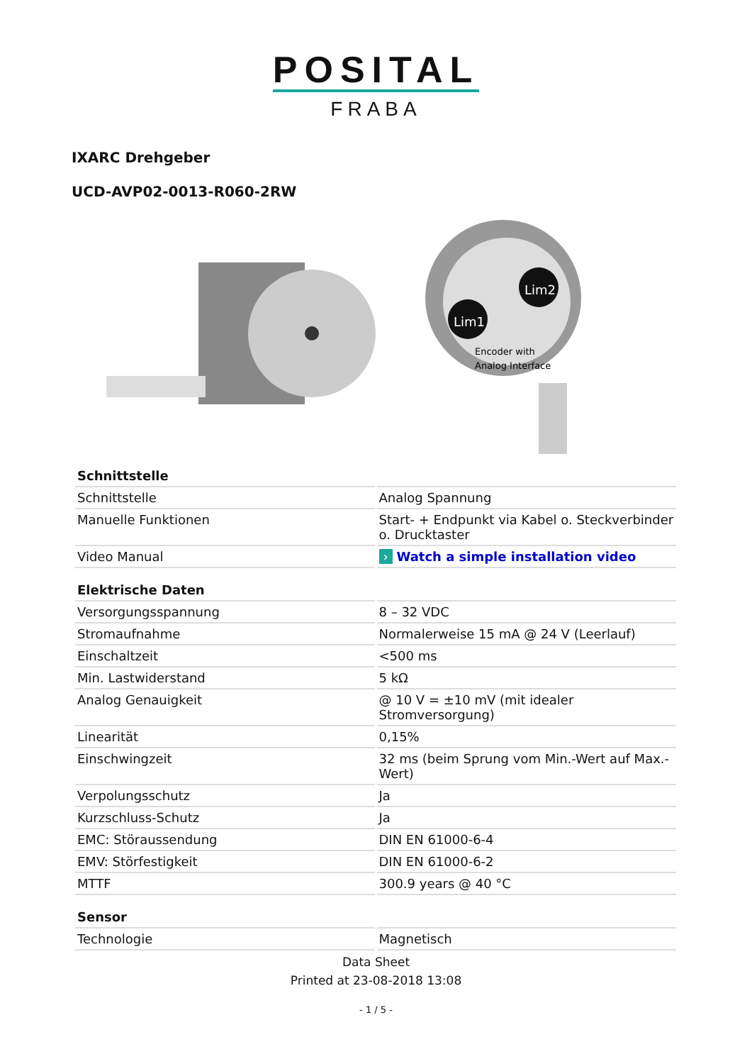POSITAL
FRABA
IXARC Drehgeber
UCD-AVP02-0013-R060-2RW
Lim1
Lim2
Encoder with
Analog Interface
| Schnittstelle | |
| --- | --- |
| Schnittstelle | Analog Spannung |
| Manuelle Funktionen | Start- + Endpunkt via Kabel o. Steckverbinder o. Drucktaster |
| Video Manual | › Watch a simple installation video |
| Elektrische Daten | |
| Versorgungsspannung | 8 – 32 VDC |
| Stromaufnahme | Normalerweise 15 mA @ 24 V (Leerlauf) |
| Einschaltzeit | <500 ms |
| Min. Lastwiderstand | 5 kΩ |
| Analog Genauigkeit | @ 10 V = ±10 mV (mit idealer Stromversorgung) |
| Linearität | 0,15% |
| Einschwingzeit | 32 ms (beim Sprung vom Min.-Wert auf Max.-Wert) |
| Verpolungsschutz | Ja |
| Kurzschluss-Schutz | Ja |
| EMC: Störaussendung | DIN EN 61000-6-4 |
| EMV: Störfestigkeit | DIN EN 61000-6-2 |
| MTTF | 300.9 years @ 40 °C |
| Sensor | |
| Technologie | Magnetisch |
Data Sheet
Printed at 23-08-2018 13:08
- 1 / 5 -